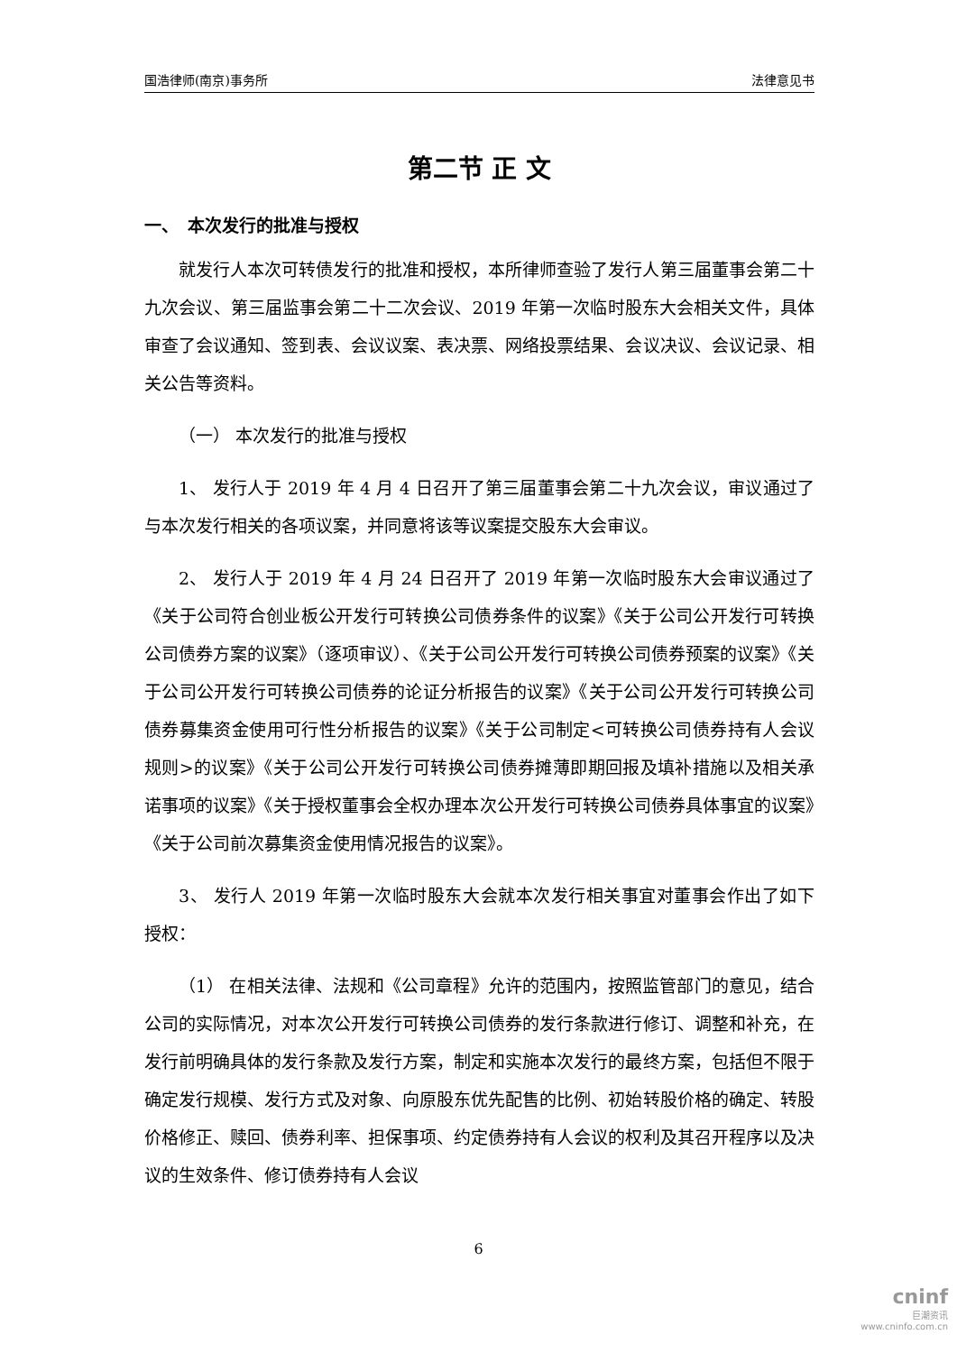国浩律师(南京)事务所 法律意见书
第二节 正 文
一、　本次发行的批准与授权
就发行人本次可转债发行的批准和授权，本所律师查验了发行人第三届董事会第二十九次会议、第三届监事会第二十二次会议、2019 年第一次临时股东大会相关文件，具体审查了会议通知、签到表、会议议案、表决票、网络投票结果、会议决议、会议记录、相关公告等资料。
（一） 本次发行的批准与授权
1、 发行人于 2019 年 4 月 4 日召开了第三届董事会第二十九次会议，审议通过了与本次发行相关的各项议案，并同意将该等议案提交股东大会审议。
2、 发行人于 2019 年 4 月 24 日召开了 2019 年第一次临时股东大会审议通过了《关于公司符合创业板公开发行可转换公司债券条件的议案》《关于公司公开发行可转换公司债券方案的议案》（逐项审议）、《关于公司公开发行可转换公司债券预案的议案》《关于公司公开发行可转换公司债券的论证分析报告的议案》《关于公司公开发行可转换公司债券募集资金使用可行性分析报告的议案》《关于公司制定<可转换公司债券持有人会议规则>的议案》《关于公司公开发行可转换公司债券摊薄即期回报及填补措施以及相关承诺事项的议案》《关于授权董事会全权办理本次公开发行可转换公司债券具体事宜的议案》《关于公司前次募集资金使用情况报告的议案》。
3、 发行人 2019 年第一次临时股东大会就本次发行相关事宜对董事会作出了如下授权：
（1） 在相关法律、法规和《公司章程》允许的范围内，按照监管部门的意见，结合公司的实际情况，对本次公开发行可转换公司债券的发行条款进行修订、调整和补充，在发行前明确具体的发行条款及发行方案，制定和实施本次发行的最终方案，包括但不限于确定发行规模、发行方式及对象、向原股东优先配售的比例、初始转股价格的确定、转股价格修正、赎回、债券利率、担保事项、约定债券持有人会议的权利及其召开程序以及决议的生效条件、修订债券持有人会议
6
cninf
巨潮资讯
www.cninfo.com.cn